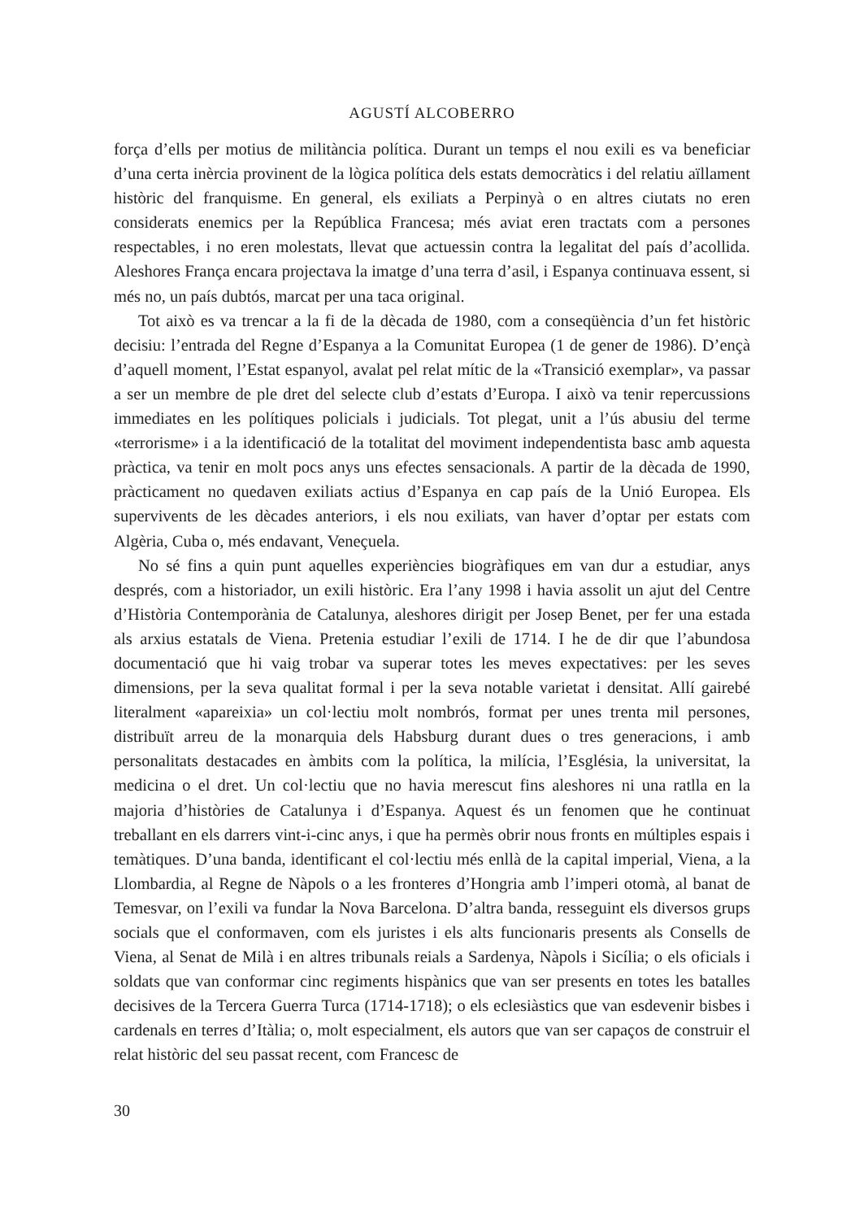AGUSTÍ ALCOBERRO
força d’ells per motius de militància política. Durant un temps el nou exili es va beneficiar d’una certa inèrcia provinent de la lògica política dels estats democràtics i del relatiu aïllament històric del franquisme. En general, els exiliats a Perpinyà o en altres ciutats no eren considerats enemics per la República Francesa; més aviat eren tractats com a persones respectables, i no eren molestats, llevat que actuessin contra la legalitat del país d’acollida. Aleshores França encara projectava la imatge d’una terra d’asil, i Espanya continuava essent, si més no, un país dubtós, marcat per una taca original.
Tot això es va trencar a la fi de la dècada de 1980, com a conseqüència d’un fet històric decisiu: l’entrada del Regne d’Espanya a la Comunitat Europea (1 de gener de 1986). D’ençà d’aquell moment, l’Estat espanyol, avalat pel relat mític de la «Transició exemplar», va passar a ser un membre de ple dret del selecte club d’estats d’Europa. I això va tenir repercussions immediates en les polítiques policials i judicials. Tot plegat, unit a l’ús abusiu del terme «terrorisme» i a la identificació de la totalitat del moviment independentista basc amb aquesta pràctica, va tenir en molt pocs anys uns efectes sensacionals. A partir de la dècada de 1990, pràcticament no quedaven exiliats actius d’Espanya en cap país de la Unió Europea. Els supervivents de les dècades anteriors, i els nou exiliats, van haver d’optar per estats com Algèria, Cuba o, més endavant, Veneçuela.
No sé fins a quin punt aquelles experiències biogràfiques em van dur a estudiar, anys després, com a historiador, un exili històric. Era l’any 1998 i havia assolit un ajut del Centre d’Història Contemporània de Catalunya, aleshores dirigit per Josep Benet, per fer una estada als arxius estatals de Viena. Pretenia estudiar l’exili de 1714. I he de dir que l’abundosa documentació que hi vaig trobar va superar totes les meves expectatives: per les seves dimensions, per la seva qualitat formal i per la seva notable varietat i densitat. Allí gairebé literalment «apareixia» un col·lectiu molt nombrós, format per unes trenta mil persones, distribuït arreu de la monarquia dels Habsburg durant dues o tres generacions, i amb personalitats destacades en àmbits com la política, la milícia, l’Església, la universitat, la medicina o el dret. Un col·lectiu que no havia merescut fins aleshores ni una ratlla en la majoria d’històries de Catalunya i d’Espanya. Aquest és un fenomen que he continuat treballant en els darrers vint-i-cinc anys, i que ha permès obrir nous fronts en múltiples espais i temàtiques. D’una banda, identificant el col·lectiu més enllà de la capital imperial, Viena, a la Llombardia, al Regne de Nàpols o a les fronteres d’Hongria amb l’imperi otomà, al banat de Temesvar, on l’exili va fundar la Nova Barcelona. D’altra banda, resseguint els diversos grups socials que el conformaven, com els juristes i els alts funcionaris presents als Consells de Viena, al Senat de Milà i en altres tribunals reials a Sardenya, Nàpols i Sicília; o els oficials i soldats que van conformar cinc regiments hispànics que van ser presents en totes les batalles decisives de la Tercera Guerra Turca (1714-1718); o els eclesiàstics que van esdevenir bisbes i cardenals en terres d’Itàlia; o, molt especialment, els autors que van ser capaços de construir el relat històric del seu passat recent, com Francesc de
30